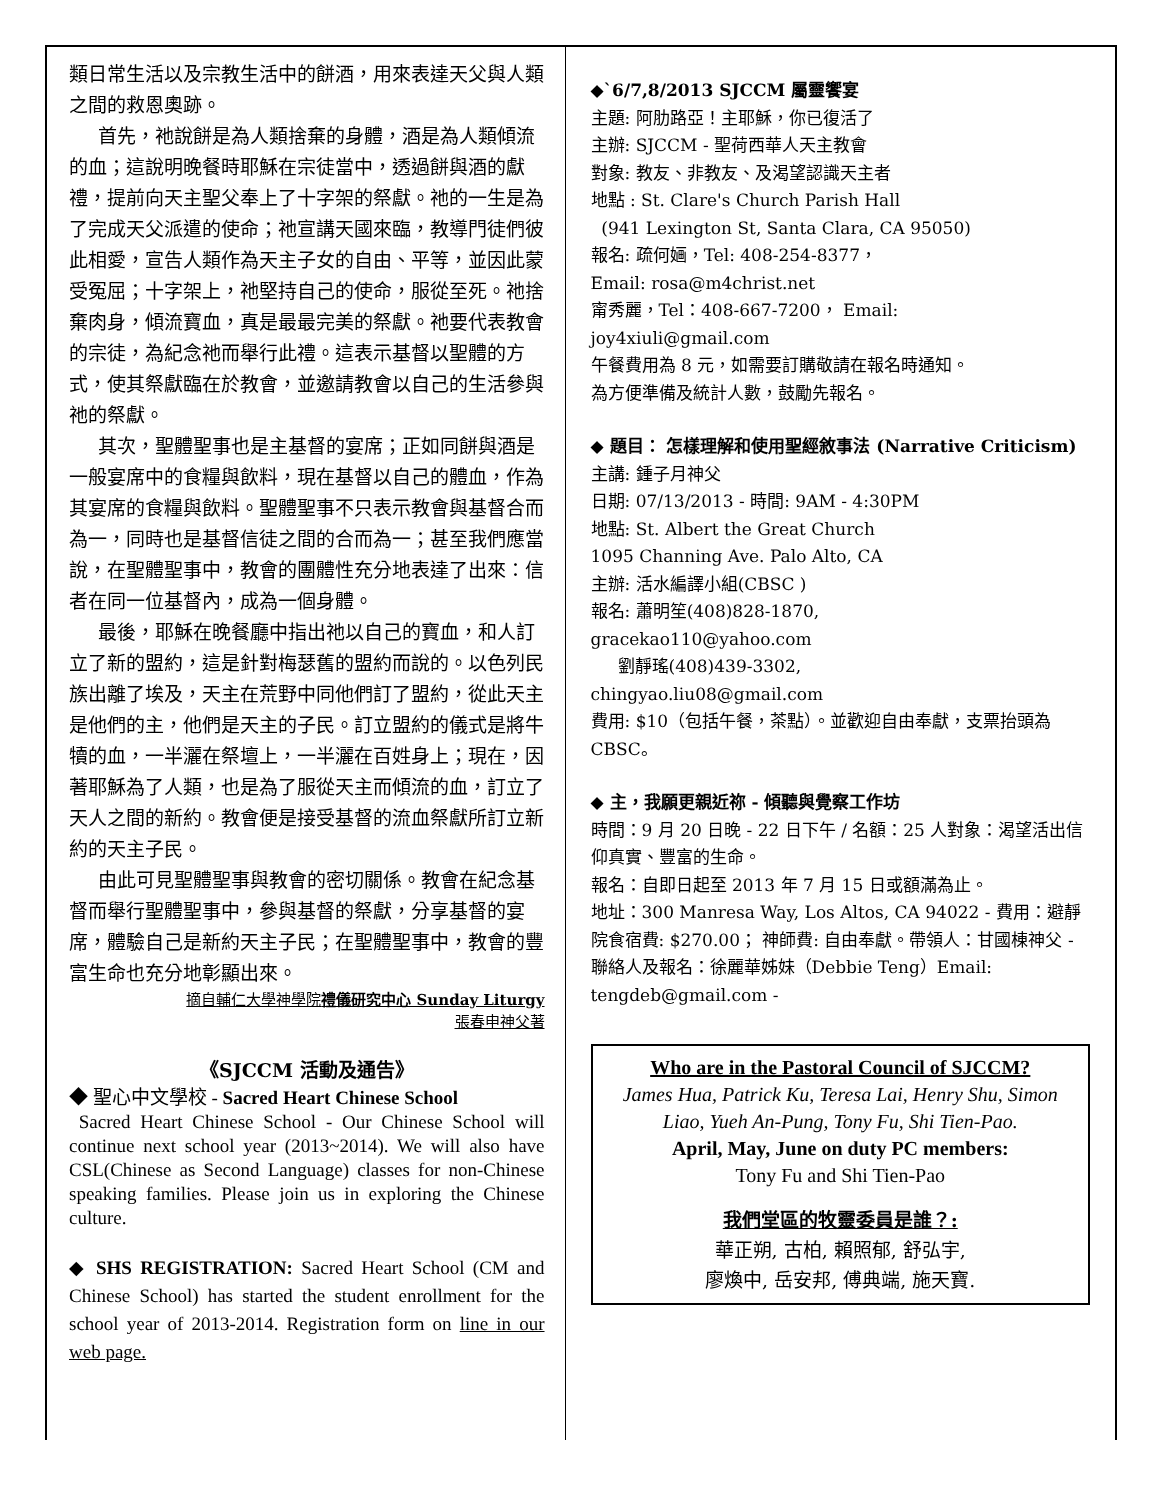類日常生活以及宗教生活中的餅酒，用來表達天父與人類之間的救恩奧跡。
首先，祂說餅是為人類捨棄的身體，酒是為人類傾流的血；這說明晚餐時耶穌在宗徒當中，透過餅與酒的獻禮，提前向天主聖父奉上了十字架的祭獻。祂的一生是為了完成天父派遣的使命；祂宣講天國來臨，教導門徒們彼此相愛，宣告人類作為天主子女的自由、平等，並因此蒙受冤屈；十字架上，祂堅持自己的使命，服從至死。祂捨棄肉身，傾流寶血，真是最最完美的祭獻。祂要代表教會的宗徒，為紀念祂而舉行此禮。這表示基督以聖體的方式，使其祭獻臨在於教會，並邀請教會以自己的生活參與祂的祭獻。
其次，聖體聖事也是主基督的宴席；正如同餅與酒是一般宴席中的食糧與飲料，現在基督以自己的體血，作為其宴席的食糧與飲料。聖體聖事不只表示教會與基督合而為一，同時也是基督信徒之間的合而為一；甚至我們應當說，在聖體聖事中，教會的團體性充分地表達了出來：信者在同一位基督內，成為一個身體。
最後，耶穌在晚餐廳中指出祂以自己的寶血，和人訂立了新的盟約，這是針對梅瑟舊的盟約而說的。以色列民族出離了埃及，天主在荒野中同他們訂了盟約，從此天主是他們的主，他們是天主的子民。訂立盟約的儀式是將牛犢的血，一半灑在祭壇上，一半灑在百姓身上；現在，因著耶穌為了人類，也是為了服從天主而傾流的血，訂立了天人之間的新約。教會便是接受基督的流血祭獻所訂立新約的天主子民。
由此可見聖體聖事與教會的密切關係。教會在紀念基督而舉行聖體聖事中，參與基督的祭獻，分享基督的宴席，體驗自己是新約天主子民；在聖體聖事中，教會的豐富生命也充分地彰顯出來。
摘自輔仁大學神學院禮儀研究中心 Sunday Liturgy
張春申神父著
《SJCCM 活動及通告》
◆ 聖心中文學校 - Sacred Heart Chinese School
Sacred Heart Chinese School - Our Chinese School will continue next school year (2013~2014). We will also have CSL(Chinese as Second Language) classes for non-Chinese speaking families. Please join us in exploring the Chinese culture.
◆ SHS REGISTRATION: Sacred Heart School (CM and Chinese School) has started the student enrollment for the school year of 2013-2014. Registration form on line in our web page.
◆`6/7,8/2013 SJCCM 屬靈饗宴
主題: 阿肋路亞！主耶穌，你已復活了
主辦: SJCCM - 聖荷西華人天主教會
對象: 教友、非教友、及渴望認識天主者
地點 : St. Clare's Church Parish Hall
(941 Lexington St, Santa Clara, CA 95050)
報名: 疏何婳，Tel: 408-254-8377，
Email: rosa@m4christ.net
甯秀麗，Tel：408-667-7200， Email:
joy4xiuli@gmail.com
午餐費用為 8 元，如需要訂購敬請在報名時通知。
為方便準備及統計人數，鼓勵先報名。
◆ 題目： 怎樣理解和使用聖經敘事法 (Narrative Criticism)
主講: 鍾子月神父
日期: 07/13/2013 - 時間: 9AM - 4:30PM
地點: St. Albert the Great Church
1095 Channing Ave. Palo Alto, CA
主辦: 活水編譯小組(CBSC )
報名: 蕭明笙(408)828-1870,
gracekao110@yahoo.com
劉靜瑤(408)439-3302,
chingyao.liu08@gmail.com
費用: $10（包括午餐，茶點）。並歡迎自由奉獻，支票抬頭為 CBSC。
◆ 主，我願更親近祢 - 傾聽與覺察工作坊
時間：9 月 20 日晚 - 22 日下午 / 名額：25 人對象：渴望活出信仰真實、豐富的生命。
報名：自即日起至 2013 年 7 月 15 日或額滿為止。
地址：300 Manresa Way, Los Altos, CA 94022 - 費用：避靜院食宿費: $270.00； 神師費: 自由奉獻。帶領人：甘國棟神父 - 聯絡人及報名：徐麗華姊妹（Debbie Teng）Email: tengdeb@gmail.com -
Who are in the Pastoral Council of SJCCM?
James Hua, Patrick Ku, Teresa Lai, Henry Shu, Simon Liao, Yueh An-Pung, Tony Fu, Shi Tien-Pao.
April, May, June on duty PC members:
Tony Fu and Shi Tien-Pao
我們堂區的牧靈委員是誰？:
華正朔, 古柏, 賴照郁, 舒弘宇,
廖煥中, 岳安邦, 傅典端, 施天寶.